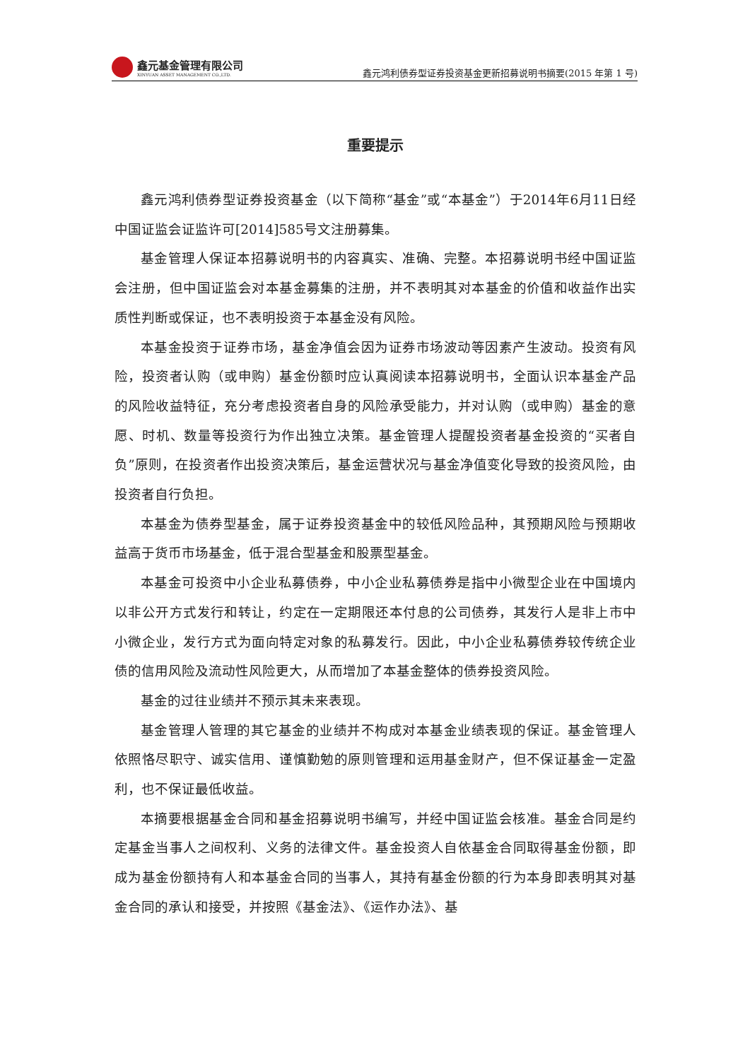鑫元基金管理有限公司
XINYUAN ASSET MANAGEMENT CO.,LTD.
鑫元鸿利债券型证券投资基金更新招募说明书摘要(2015 年第 1 号)
重要提示
鑫元鸿利债券型证券投资基金（以下简称“基金”或“本基金”）于2014年6月11日经中国证监会证监许可[2014]585号文注册募集。
基金管理人保证本招募说明书的内容真实、准确、完整。本招募说明书经中国证监会注册，但中国证监会对本基金募集的注册，并不表明其对本基金的价值和收益作出实质性判断或保证，也不表明投资于本基金没有风险。
本基金投资于证券市场，基金净值会因为证券市场波动等因素产生波动。投资有风险，投资者认购（或申购）基金份额时应认真阅读本招募说明书，全面认识本基金产品的风险收益特征，充分考虑投资者自身的风险承受能力，并对认购（或申购）基金的意愿、时机、数量等投资行为作出独立决策。基金管理人提醒投资者基金投资的“买者自负”原则，在投资者作出投资决策后，基金运营状况与基金净值变化导致的投资风险，由投资者自行负担。
本基金为债券型基金，属于证券投资基金中的较低风险品种，其预期风险与预期收益高于货币市场基金，低于混合型基金和股票型基金。
本基金可投资中小企业私募债券，中小企业私募债券是指中小微型企业在中国境内以非公开方式发行和转让，约定在一定期限还本付息的公司债券，其发行人是非上市中小微企业，发行方式为面向特定对象的私募发行。因此，中小企业私募债券较传统企业债的信用风险及流动性风险更大，从而增加了本基金整体的债券投资风险。
基金的过往业绩并不预示其未来表现。
基金管理人管理的其它基金的业绩并不构成对本基金业绩表现的保证。基金管理人依照恪尽职守、诚实信用、谨慎勤勉的原则管理和运用基金财产，但不保证基金一定盈利，也不保证最低收益。
本摘要根据基金合同和基金招募说明书编写，并经中国证监会核准。基金合同是约定基金当事人之间权利、义务的法律文件。基金投资人自依基金合同取得基金份额，即成为基金份额持有人和本基金合同的当事人，其持有基金份额的行为本身即表明其对基金合同的承认和接受，并按照《基金法》、《运作办法》、基